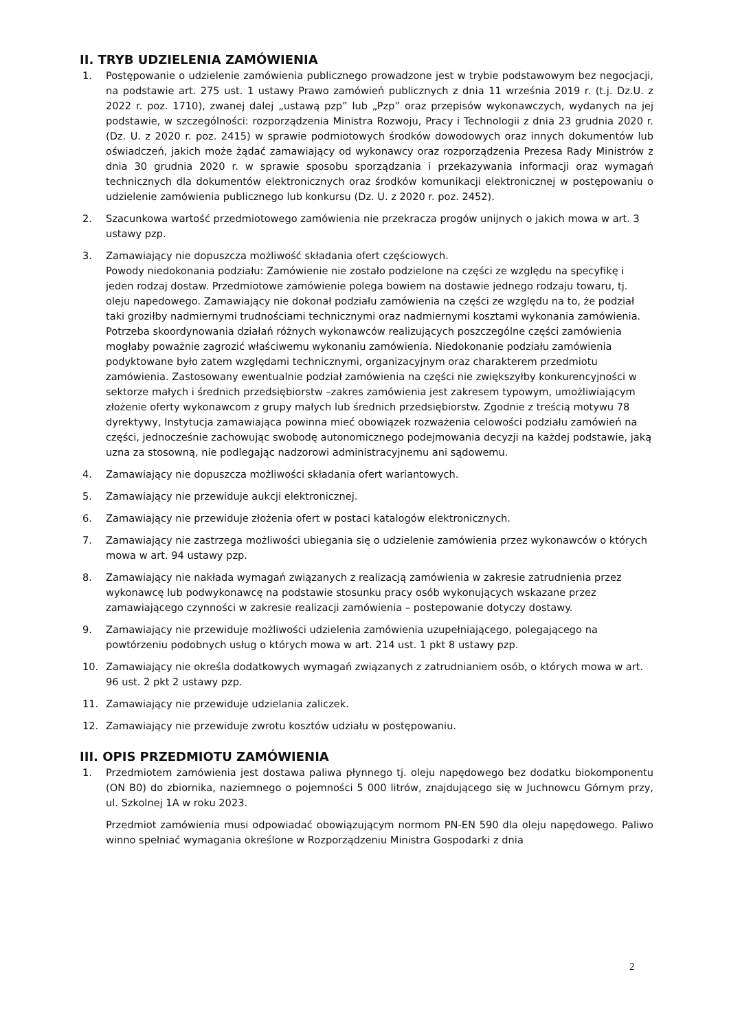II. TRYB UDZIELENIA ZAMÓWIENIA
1. Postępowanie o udzielenie zamówienia publicznego prowadzone jest w trybie podstawowym bez negocjacji, na podstawie art. 275 ust. 1 ustawy Prawo zamówień publicznych z dnia 11 września 2019 r. (t.j. Dz.U. z 2022 r. poz. 1710), zwanej dalej „ustawą pzp” lub „Pzp” oraz przepisów wykonawczych, wydanych na jej podstawie, w szczególności: rozporządzenia Ministra Rozwoju, Pracy i Technologii z dnia 23 grudnia 2020 r. (Dz. U. z 2020 r. poz. 2415) w sprawie podmiotowych środków dowodowych oraz innych dokumentów lub oświadczeń, jakich może żądać zamawiający od wykonawcy oraz rozporządzenia Prezesa Rady Ministrów z dnia 30 grudnia 2020 r. w sprawie sposobu sporządzania i przekazywania informacji oraz wymagań technicznych dla dokumentów elektronicznych oraz środków komunikacji elektronicznej w postępowaniu o udzielenie zamówienia publicznego lub konkursu (Dz. U. z 2020 r. poz. 2452).
2. Szacunkowa wartość przedmiotowego zamówienia nie przekracza progów unijnych o jakich mowa w art. 3 ustawy pzp.
3. Zamawiający nie dopuszcza możliwość składania ofert częściowych.
Powody niedokonania podziału: Zamówienie nie zostało podzielone na części ze względu na specyfikę i jeden rodzaj dostaw. Przedmiotowe zamówienie polega bowiem na dostawie jednego rodzaju towaru, tj. oleju napedowego. Zamawiający nie dokonał podziału zamówienia na części ze względu na to, że podział taki groziłby nadmiernymi trudnościami technicznymi oraz nadmiernymi kosztami wykonania zamówienia. Potrzeba skoordynowania działań różnych wykonawców realizujących poszczególne części zamówienia mogłaby poważnie zagrozić właściwemu wykonaniu zamówienia. Niedokonanie podziału zamówienia podyktowane było zatem względami technicznymi, organizacyjnym oraz charakterem przedmiotu zamówienia. Zastosowany ewentualnie podział zamówienia na części nie zwiększyłby konkurencyjności w sektorze małych i średnich przedsiębiorstw –zakres zamówienia jest zakresem typowym, umożliwiającym złożenie oferty wykonawcom z grupy małych lub średnich przedsiębiorstw. Zgodnie z treścią motywu 78 dyrektywy, Instytucja zamawiająca powinna mieć obowiązek rozważenia celowości podziału zamówień na części, jednocześnie zachowując swobodę autonomicznego podejmowania decyzji na każdej podstawie, jaką uzna za stosowną, nie podlegając nadzorowi administracyjnemu ani sądowemu.
4. Zamawiający nie dopuszcza możliwości składania ofert wariantowych.
5. Zamawiający nie przewiduje aukcji elektronicznej.
6. Zamawiający nie przewiduje złożenia ofert w postaci katalogów elektronicznych.
7. Zamawiający nie zastrzega możliwości ubiegania się o udzielenie zamówienia przez wykonawców o których mowa w art. 94 ustawy pzp.
8. Zamawiający nie nakłada wymagań związanych z realizacją zamówienia w zakresie zatrudnienia przez wykonawcę lub podwykonawcę na podstawie stosunku pracy osób wykonujących wskazane przez zamawiającego czynności w zakresie realizacji zamówienia – postepowanie dotyczy dostawy.
9. Zamawiający nie przewiduje możliwości udzielenia zamówienia uzupełniającego, polegającego na powtórzeniu podobnych usług o których mowa w art. 214 ust. 1 pkt 8 ustawy pzp.
10. Zamawiający nie określa dodatkowych wymagań związanych z zatrudnianiem osób, o których mowa w art. 96 ust. 2 pkt 2 ustawy pzp.
11. Zamawiający nie przewiduje udzielania zaliczek.
12. Zamawiający nie przewiduje zwrotu kosztów udziału w postępowaniu.
III. OPIS PRZEDMIOTU ZAMÓWIENIA
1. Przedmiotem zamówienia jest dostawa paliwa płynnego tj. oleju napędowego bez dodatku biokomponentu (ON B0) do zbiornika, naziemnego o pojemności 5 000 litrów, znajdującego się w Juchnowcu Górnym przy, ul. Szkolnej 1A w roku 2023.
Przedmiot zamówienia musi odpowiadać obowiązującym normom PN-EN 590 dla oleju napędowego. Paliwo winno spełniać wymagania określone w Rozporządzeniu Ministra Gospodarki z dnia
2